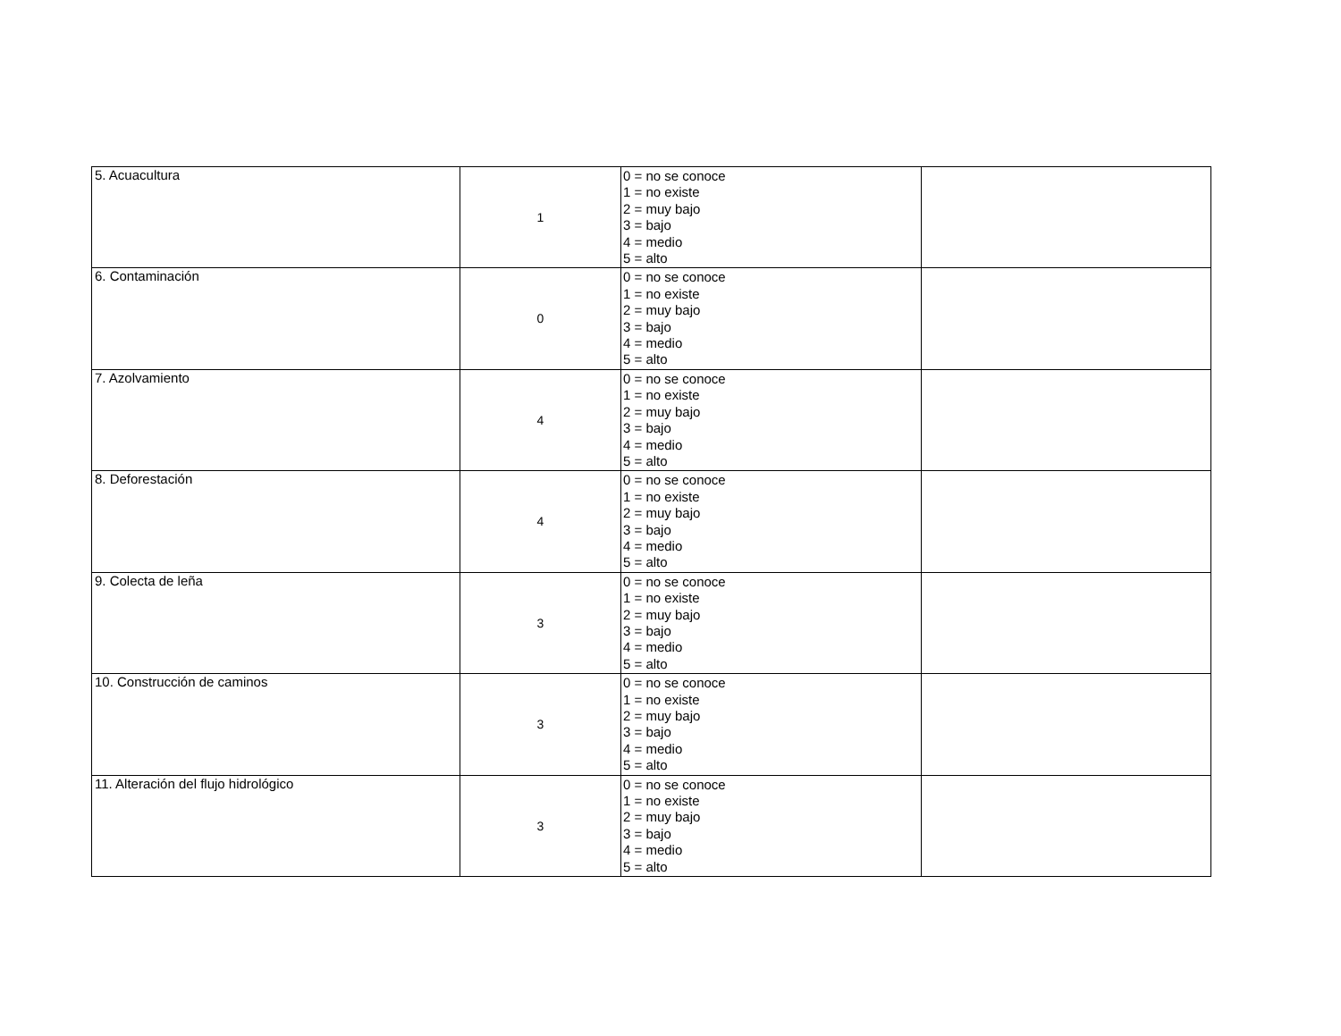| 5. Acuacultura | 1 | 0 = no se conoce 1 = no existe 2 = muy bajo 3 = bajo 4 = medio 5 = alto | |
| 6. Contaminación | 0 | 0 = no se conoce 1 = no existe 2 = muy bajo 3 = bajo 4 = medio 5 = alto | |
| 7. Azolvamiento | 4 | 0 = no se conoce 1 = no existe 2 = muy bajo 3 = bajo 4 = medio 5 = alto | |
| 8. Deforestación | 4 | 0 = no se conoce 1 = no existe 2 = muy bajo 3 = bajo 4 = medio 5 = alto | |
| 9. Colecta de leña | 3 | 0 = no se conoce 1 = no existe 2 = muy bajo 3 = bajo 4 = medio 5 = alto | |
| 10. Construcción de caminos | 3 | 0 = no se conoce 1 = no existe 2 = muy bajo 3 = bajo 4 = medio 5 = alto | |
| 11. Alteración del flujo hidrológico | 3 | 0 = no se conoce 1 = no existe 2 = muy bajo 3 = bajo 4 = medio 5 = alto | |